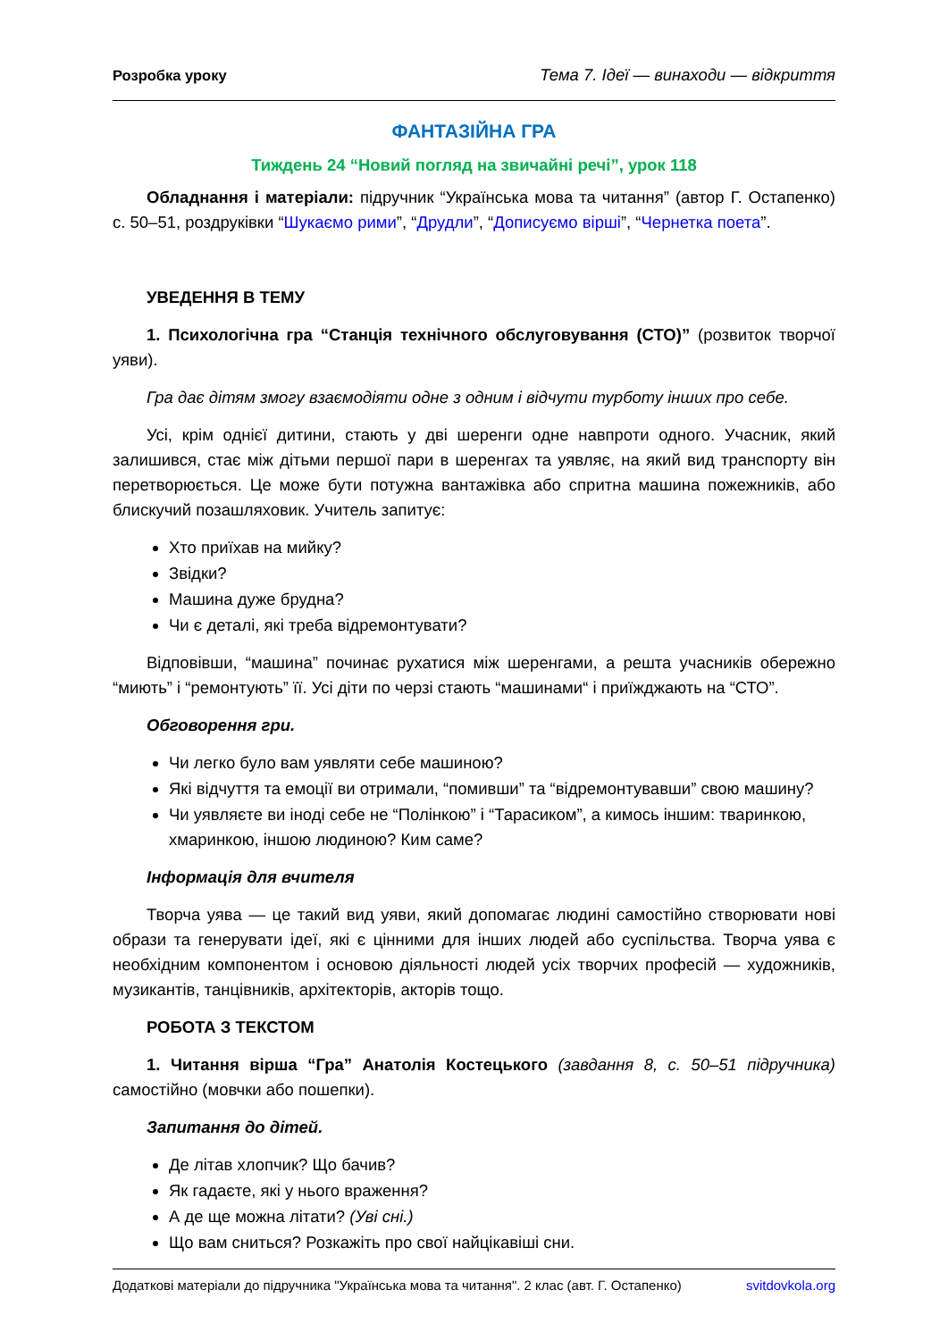Розробка уроку Тема 7. Ідеї — винаходи — відкриття
ФАНТАЗІЙНА ГРА
Тиждень 24 “Новий погляд на звичайні речі”, урок 118
Обладнання і матеріали: підручник “Українська мова та читання” (автор Г. Остапенко) с. 50–51, роздруківки “Шукаємо рими”, “Друдли”, “Дописуємо вірші”, “Чернетка поета”.
УВЕДЕННЯ В ТЕМУ
1. Психологічна гра “Станція технічного обслуговування (СТО)” (розвиток творчої уяви).
Гра дає дітям змогу взаємодіяти одне з одним і відчути турботу інших про себе.
Усі, крім однієї дитини, стають у дві шеренги одне навпроти одного. Учасник, який залишився, стає між дітьми першої пари в шеренгах та уявляє, на який вид транспорту він перетворюється. Це може бути потужна вантажівка або спритна машина пожежників, або блискучий позашляховик. Учитель запитує:
Хто приїхав на мийку?
Звідки?
Машина дуже брудна?
Чи є деталі, які треба відремонтувати?
Відповівши, “машина” починає рухатися між шеренгами, а решта учасників обережно “миють” і “ремонтують” її. Усі діти по черзі стають “машинами“ і приїжджають на “СТО”.
Обговорення гри.
Чи легко було вам уявляти себе машиною?
Які відчуття та емоції ви отримали, “помивши” та “відремонтувавши” свою машину?
Чи уявляєте ви іноді себе не “Полінкою” і “Тарасиком”, а кимось іншим: тваринкою, хмаринкою, іншою людиною? Ким саме?
Інформація для вчителя
Творча уява — це такий вид уяви, який допомагає людині самостійно створювати нові образи та генерувати ідеї, які є цінними для інших людей або суспільства. Творча уява є необхідним компонентом і основою діяльності людей усіх творчих професій — художників, музикантів, танцівників, архітекторів, акторів тощо.
РОБОТА З ТЕКСТОМ
1. Читання вірша “Гра” Анатолія Костецького (завдання 8, с. 50–51 підручника) самостійно (мовчки або пошепки).
Запитання до дітей.
Де літав хлопчик? Що бачив?
Як гадаєте, які у нього враження?
А де ще можна літати? (Уві сні.)
Що вам сниться? Розкажіть про свої найцікавіші сни.
Додаткові матеріали до підручника "Українська мова та читання". 2 клас (авт. Г. Остапенко) svitdovkola.org